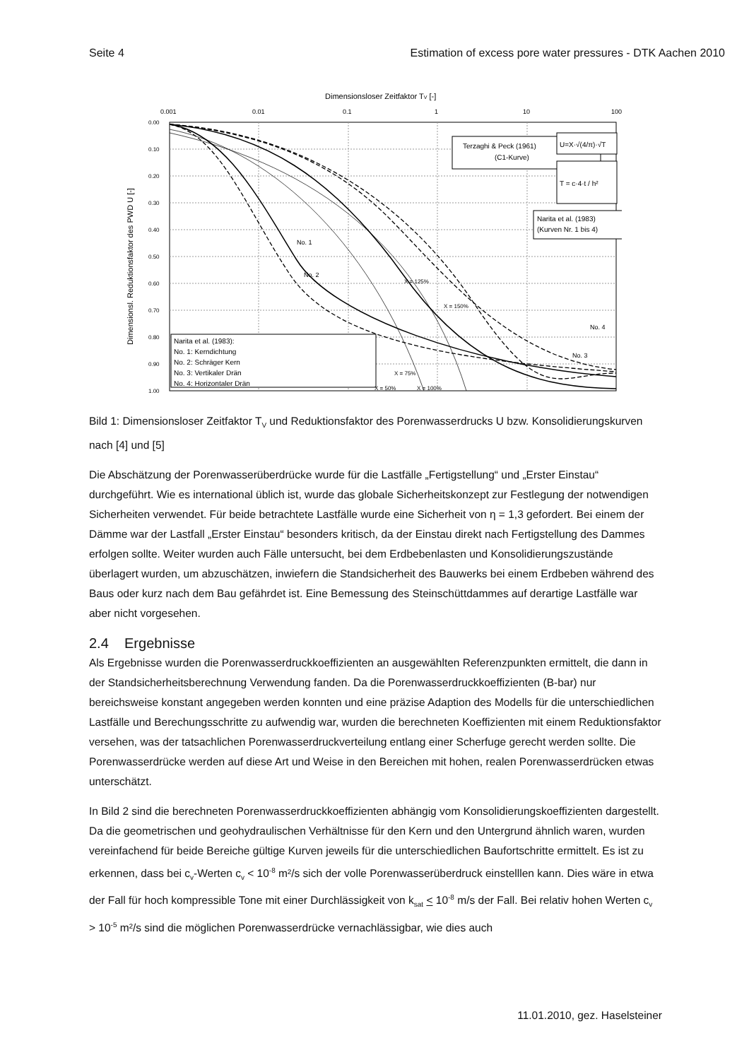Seite 4 Estimation of excess pore water pressures - DTK Aachen 2010
Dimensionsloser Zeitfaktor TV [-]
0.001
0.01
0.1
1
10
100
0.00
0.10
0.20
0.30
0.40
0.50
0.60
0.70
0.80
0.90
1.00
Dimensionsl. Reduktionsfaktor des PWD U [-]
Terzaghi & Peck (1961)
(C1-Kurve)
U=X·√(4/π)·√T
T = c·4·t / h²
Narita et al. (1983)
(Kurven Nr. 1 bis 4)
Narita et al. (1983):
No. 1: Kerndichtung
No. 2: Schräger Kern
No. 3: Vertikaler Drän
No. 4: Horizontaler Drän
No. 1
No. 2
No. 3
No. 4
X = 125%
X = 150%
X = 75%
X = 50%
X = 100%
Bild 1: Dimensionsloser Zeitfaktor T<sub>V</sub> und Reduktionsfaktor des Porenwasserdrucks U bzw. Konsolidierungskurven nach [4] und [5]
Die Abschätzung der Porenwasserüberdrücke wurde für die Lastfälle „Fertigstellung“ und „Erster Einstau“ durchgeführt. Wie es international üblich ist, wurde das globale Sicherheitskonzept zur Festlegung der notwendigen Sicherheiten verwendet. Für beide betrachtete Lastfälle wurde eine Sicherheit von η = 1,3 gefordert. Bei einem der Dämme war der Lastfall „Erster Einstau“ besonders kritisch, da der Einstau direkt nach Fertigstellung des Dammes erfolgen sollte. Weiter wurden auch Fälle untersucht, bei dem Erdbebenlasten und Konsolidierungszustände überlagert wurden, um abzuschätzen, inwiefern die Standsicherheit des Bauwerks bei einem Erdbeben während des Baus oder kurz nach dem Bau gefährdet ist. Eine Bemessung des Steinschüttdammes auf derartige Lastfälle war aber nicht vorgesehen.
2.4 Ergebnisse
Als Ergebnisse wurden die Porenwasserdruckkoeffizienten an ausgewählten Referenzpunkten ermittelt, die dann in der Standsicherheitsberechnung Verwendung fanden. Da die Porenwasserdruckkoeffizienten (B-bar) nur bereichsweise konstant angegeben werden konnten und eine präzise Adaption des Modells für die unterschiedlichen Lastfälle und Berechungsschritte zu aufwendig war, wurden die berechneten Koeffizienten mit einem Reduktionsfaktor versehen, was der tatsachlichen Porenwasserdruckverteilung entlang einer Scherfuge gerecht werden sollte. Die Porenwasserdrücke werden auf diese Art und Weise in den Bereichen mit hohen, realen Porenwasserdrücken etwas unterschätzt.
In Bild 2 sind die berechneten Porenwasserdruckkoeffizienten abhängig vom Konsolidierungskoeffizienten dargestellt. Da die geometrischen und geohydraulischen Verhältnisse für den Kern und den Untergrund ähnlich waren, wurden vereinfachend für beide Bereiche gültige Kurven jeweils für die unterschiedlichen Baufortschritte ermittelt. Es ist zu erkennen, dass bei c<sub>v</sub>-Werten c<sub>v</sub> < 10<sup>-8</sup> m²/s sich der volle Porenwasserüberdruck einstelllen kann. Dies wäre in etwa der Fall für hoch kompressible Tone mit einer Durchlässigkeit von k<sub>sat</sub> < 10<sup>-8</sup> m/s der Fall. Bei relativ hohen Werten c<sub>v</sub> > 10<sup>-5</sup> m²/s sind die möglichen Porenwasserdrücke vernachlässigbar, wie dies auch
11.01.2010, gez. Haselsteiner